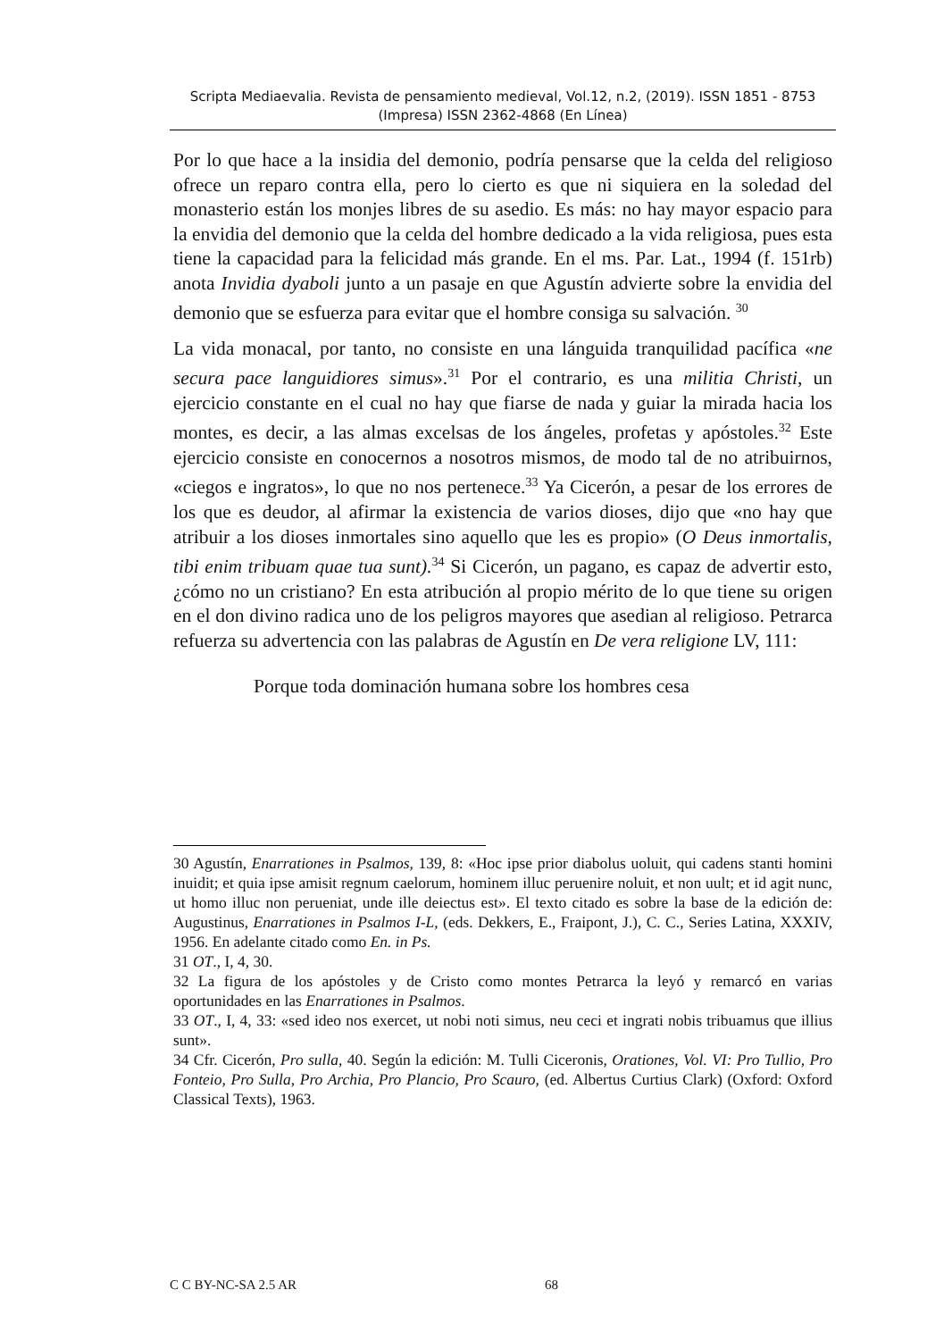Scripta Mediaevalia. Revista de pensamiento medieval, Vol.12, n.2, (2019). ISSN 1851 - 8753 (Impresa) ISSN 2362-4868 (En Línea)
Por lo que hace a la insidia del demonio, podría pensarse que la celda del religioso ofrece un reparo contra ella, pero lo cierto es que ni siquiera en la soledad del monasterio están los monjes libres de su asedio. Es más: no hay mayor espacio para la envidia del demonio que la celda del hombre dedicado a la vida religiosa, pues esta tiene la capacidad para la felicidad más grande. En el ms. Par. Lat., 1994 (f. 151rb) anota Invidia dyaboli junto a un pasaje en que Agustín advierte sobre la envidia del demonio que se esfuerza para evitar que el hombre consiga su salvación. <sup>30</sup>
La vida monacal, por tanto, no consiste en una lánguida tranquilidad pacífica «ne secura pace languidiores simus».<sup>31</sup> Por el contrario, es una militia Christi, un ejercicio constante en el cual no hay que fiarse de nada y guiar la mirada hacia los montes, es decir, a las almas excelsas de los ángeles, profetas y apóstoles.<sup>32</sup> Este ejercicio consiste en conocernos a nosotros mismos, de modo tal de no atribuirnos, «ciegos e ingratos», lo que no nos pertenece.<sup>33</sup> Ya Cicerón, a pesar de los errores de los que es deudor, al afirmar la existencia de varios dioses, dijo que «no hay que atribuir a los dioses inmortales sino aquello que les es propio» (O Deus inmortalis, tibi enim tribuam quae tua sunt).<sup>34</sup> Si Cicerón, un pagano, es capaz de advertir esto, ¿cómo no un cristiano? En esta atribución al propio mérito de lo que tiene su origen en el don divino radica uno de los peligros mayores que asedian al religioso. Petrarca refuerza su advertencia con las palabras de Agustín en De vera religione LV, 111:
Porque toda dominación humana sobre los hombres cesa
30 Agustín, Enarrationes in Psalmos, 139, 8: «Hoc ipse prior diabolus uoluit, qui cadens stanti homini inuidit; et quia ipse amisit regnum caelorum, hominem illuc peruenire noluit, et non uult; et id agit nunc, ut homo illuc non perueniat, unde ille deiectus est». El texto citado es sobre la base de la edición de: Augustinus, Enarrationes in Psalmos I-L, (eds. Dekkers, E., Fraipont, J.), C. C., Series Latina, XXXIV, 1956. En adelante citado como En. in Ps.
31 OT., I, 4, 30.
32 La figura de los apóstoles y de Cristo como montes Petrarca la leyó y remarcó en varias oportunidades en las Enarrationes in Psalmos.
33 OT., I, 4, 33: «sed ideo nos exercet, ut nobi noti simus, neu ceci et ingrati nobis tribuamus que illius sunt».
34 Cfr. Cicerón, Pro sulla, 40. Según la edición: M. Tulli Ciceronis, Orationes, Vol. VI: Pro Tullio, Pro Fonteio, Pro Sulla, Pro Archia, Pro Plancio, Pro Scauro, (ed. Albertus Curtius Clark) (Oxford: Oxford Classical Texts), 1963.
C C BY-NC-SA 2.5 AR 68